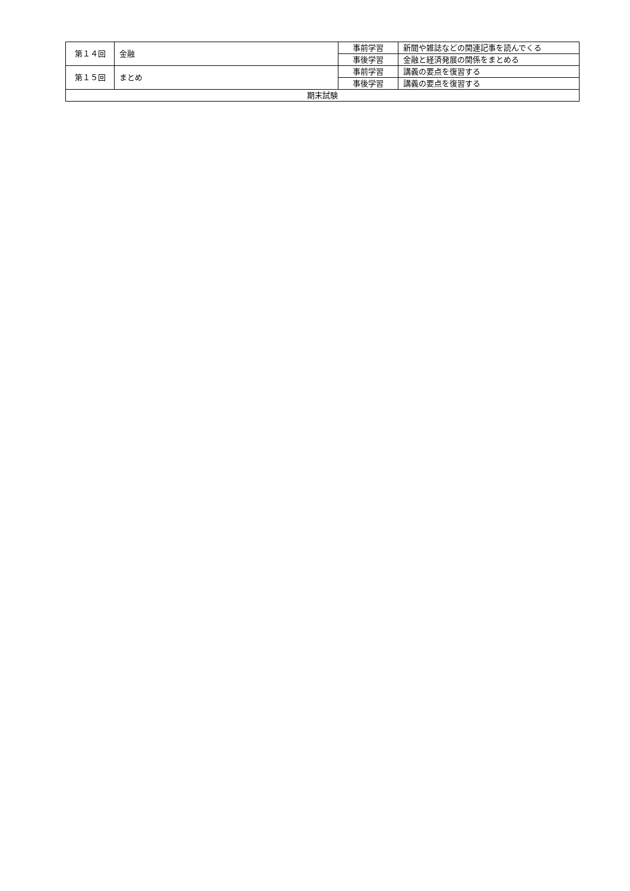| 第１４回 | 金融 | 事前学習 | 新聞や雑誌などの関連記事を読んでくる |
| | | 事後学習 | 金融と経済発展の関係をまとめる |
| 第１５回 | まとめ | 事前学習 | 講義の要点を復習する |
| | | 事後学習 | 講義の要点を復習する |
| 期末試験 | | | |